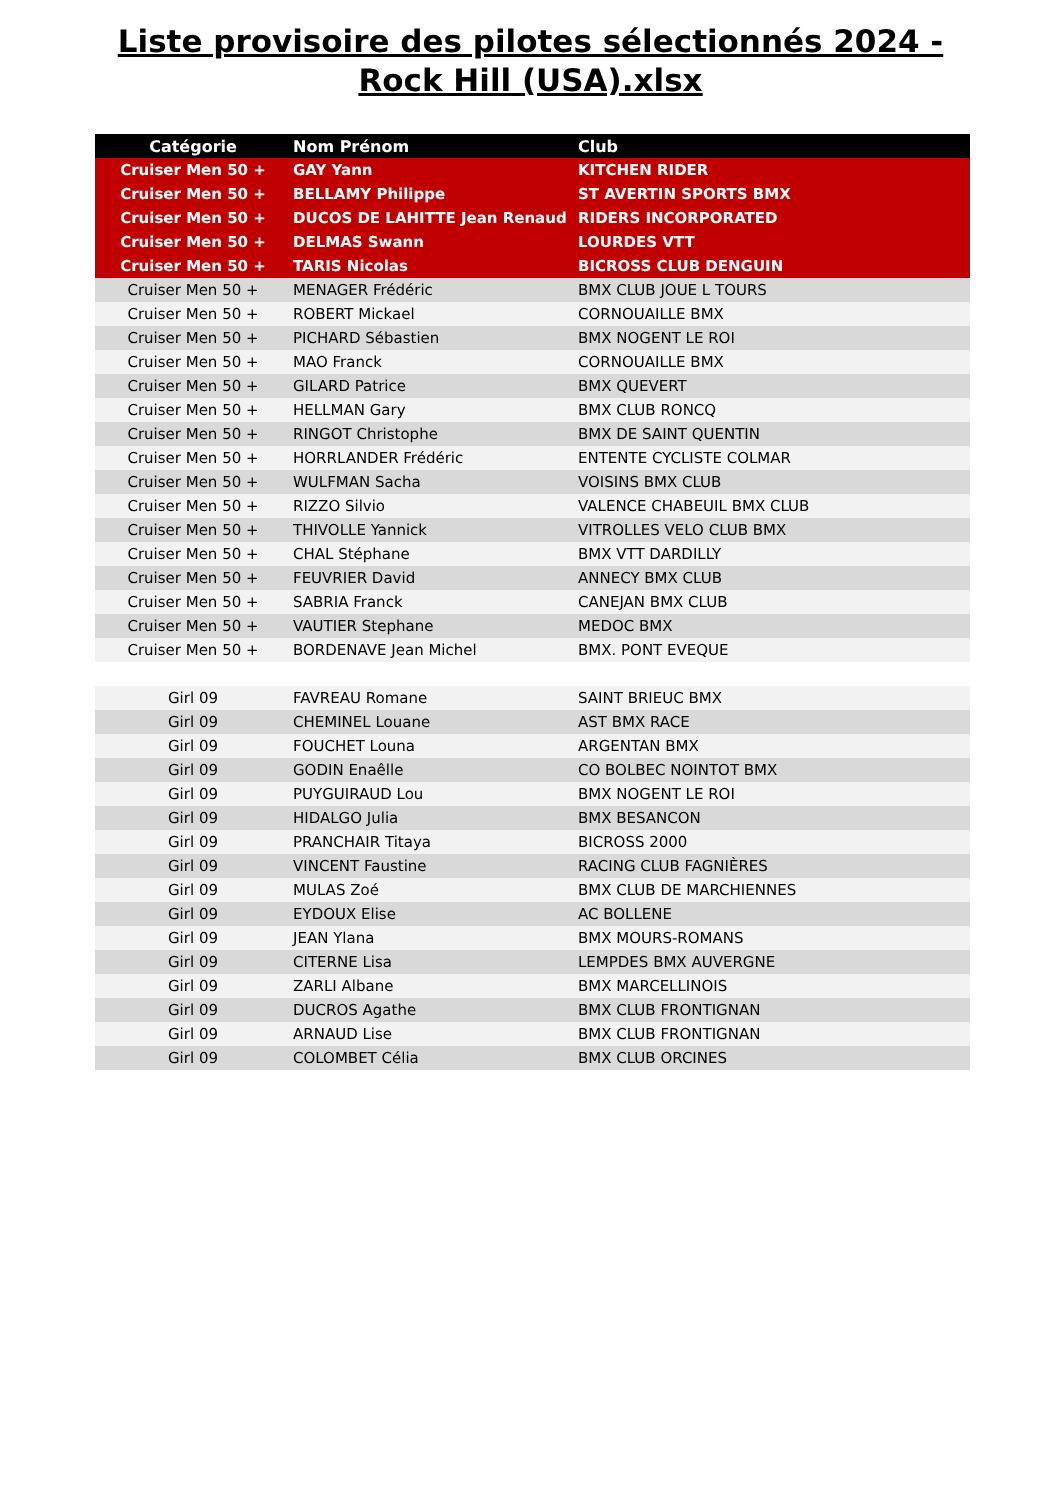Liste provisoire des pilotes sélectionnés 2024 - Rock Hill (USA).xlsx
| Catégorie | Nom Prénom | Club |
| --- | --- | --- |
| Cruiser Men 50 + | GAY Yann | KITCHEN RIDER |
| Cruiser Men 50 + | BELLAMY Philippe | ST AVERTIN SPORTS BMX |
| Cruiser Men 50 + | DUCOS DE LAHITTE Jean Renaud | RIDERS INCORPORATED |
| Cruiser Men 50 + | DELMAS Swann | LOURDES VTT |
| Cruiser Men 50 + | TARIS Nicolas | BICROSS CLUB DENGUIN |
| Cruiser Men 50 + | MENAGER Frédéric | BMX CLUB JOUE L TOURS |
| Cruiser Men 50 + | ROBERT Mickael | CORNOUAILLE BMX |
| Cruiser Men 50 + | PICHARD Sébastien | BMX NOGENT LE ROI |
| Cruiser Men 50 + | MAO Franck | CORNOUAILLE BMX |
| Cruiser Men 50 + | GILARD Patrice | BMX QUEVERT |
| Cruiser Men 50 + | HELLMAN Gary | BMX CLUB RONCQ |
| Cruiser Men 50 + | RINGOT Christophe | BMX DE SAINT QUENTIN |
| Cruiser Men 50 + | HORRLANDER Frédéric | ENTENTE CYCLISTE COLMAR |
| Cruiser Men 50 + | WULFMAN Sacha | VOISINS BMX CLUB |
| Cruiser Men 50 + | RIZZO Silvio | VALENCE CHABEUIL BMX CLUB |
| Cruiser Men 50 + | THIVOLLE Yannick | VITROLLES VELO CLUB BMX |
| Cruiser Men 50 + | CHAL Stéphane | BMX VTT DARDILLY |
| Cruiser Men 50 + | FEUVRIER David | ANNECY BMX CLUB |
| Cruiser Men 50 + | SABRIA Franck | CANEJAN BMX CLUB |
| Cruiser Men 50 + | VAUTIER Stephane | MEDOC BMX |
| Cruiser Men 50 + | BORDENAVE Jean Michel | BMX. PONT EVEQUE |
| Girl 09 | FAVREAU Romane | SAINT BRIEUC BMX |
| Girl 09 | CHEMINEL Louane | AST BMX RACE |
| Girl 09 | FOUCHET Louna | ARGENTAN BMX |
| Girl 09 | GODIN Enaêlle | CO BOLBEC NOINTOT BMX |
| Girl 09 | PUYGUIRAUD Lou | BMX NOGENT LE ROI |
| Girl 09 | HIDALGO Julia | BMX BESANCON |
| Girl 09 | PRANCHAIR Titaya | BICROSS 2000 |
| Girl 09 | VINCENT Faustine | RACING CLUB FAGNIÈRES |
| Girl 09 | MULAS Zoé | BMX CLUB DE MARCHIENNES |
| Girl 09 | EYDOUX Elise | AC BOLLENE |
| Girl 09 | JEAN Ylana | BMX MOURS-ROMANS |
| Girl 09 | CITERNE Lisa | LEMPDES BMX AUVERGNE |
| Girl 09 | ZARLI Albane | BMX MARCELLINOIS |
| Girl 09 | DUCROS Agathe | BMX CLUB FRONTIGNAN |
| Girl 09 | ARNAUD Lise | BMX CLUB FRONTIGNAN |
| Girl 09 | COLOMBET Célia | BMX CLUB ORCINES |